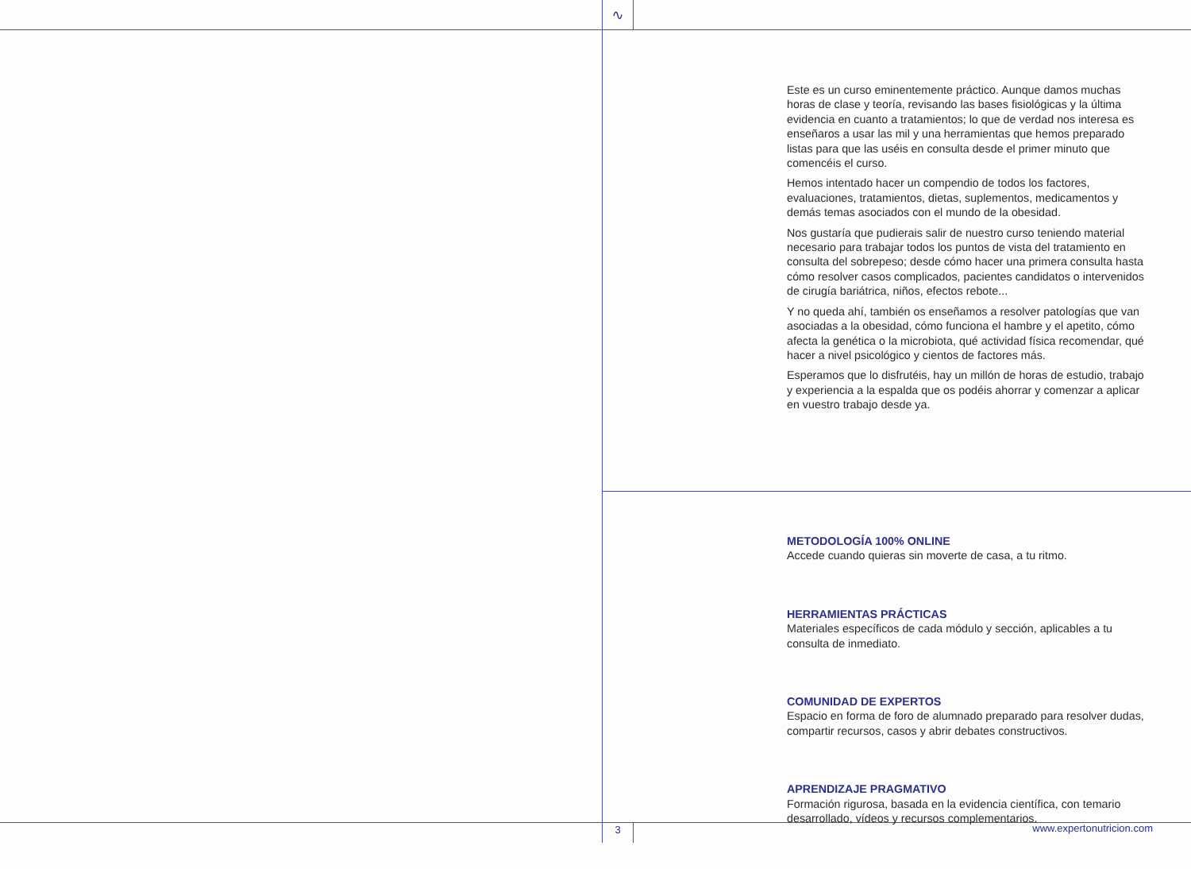∿
Este es un curso eminentemente práctico. Aunque damos muchas horas de clase y teoría, revisando las bases fisiológicas y la última evidencia en cuanto a tratamientos; lo que de verdad nos interesa es enseñaros a usar las mil y una herramientas que hemos preparado listas para que las uséis en consulta desde el primer minuto que comencéis el curso.
Hemos intentado hacer un compendio de todos los factores, evaluaciones, tratamientos, dietas, suplementos, medicamentos y demás temas asociados con el mundo de la obesidad.
Nos gustaría que pudierais salir de nuestro curso teniendo material necesario para trabajar todos los puntos de vista del tratamiento en consulta del sobrepeso; desde cómo hacer una primera consulta hasta cómo resolver casos complicados, pacientes candidatos o intervenidos de cirugía bariátrica, niños, efectos rebote...
Y no queda ahí, también os enseñamos a resolver patologías que van asociadas a la obesidad, cómo funciona el hambre y el apetito, cómo afecta la genética o la microbiota, qué actividad física recomendar, qué hacer a nivel psicológico y cientos de factores más.
Esperamos que lo disfrutéis, hay un millón de horas de estudio, trabajo y experiencia a la espalda que os podéis ahorrar y comenzar a aplicar en vuestro trabajo desde ya.
METODOLOGÍA 100% ONLINE
Accede cuando quieras sin moverte de casa, a tu ritmo.
HERRAMIENTAS PRÁCTICAS
Materiales específicos de cada módulo y sección, aplicables a tu consulta de inmediato.
COMUNIDAD DE EXPERTOS
Espacio en forma de foro de alumnado preparado para resolver dudas, compartir recursos, casos y abrir debates constructivos.
APRENDIZAJE PRAGMATIVO
Formación rigurosa, basada en la evidencia científica, con temario desarrollado, vídeos y recursos complementarios.
3 www.expertonutricion.com